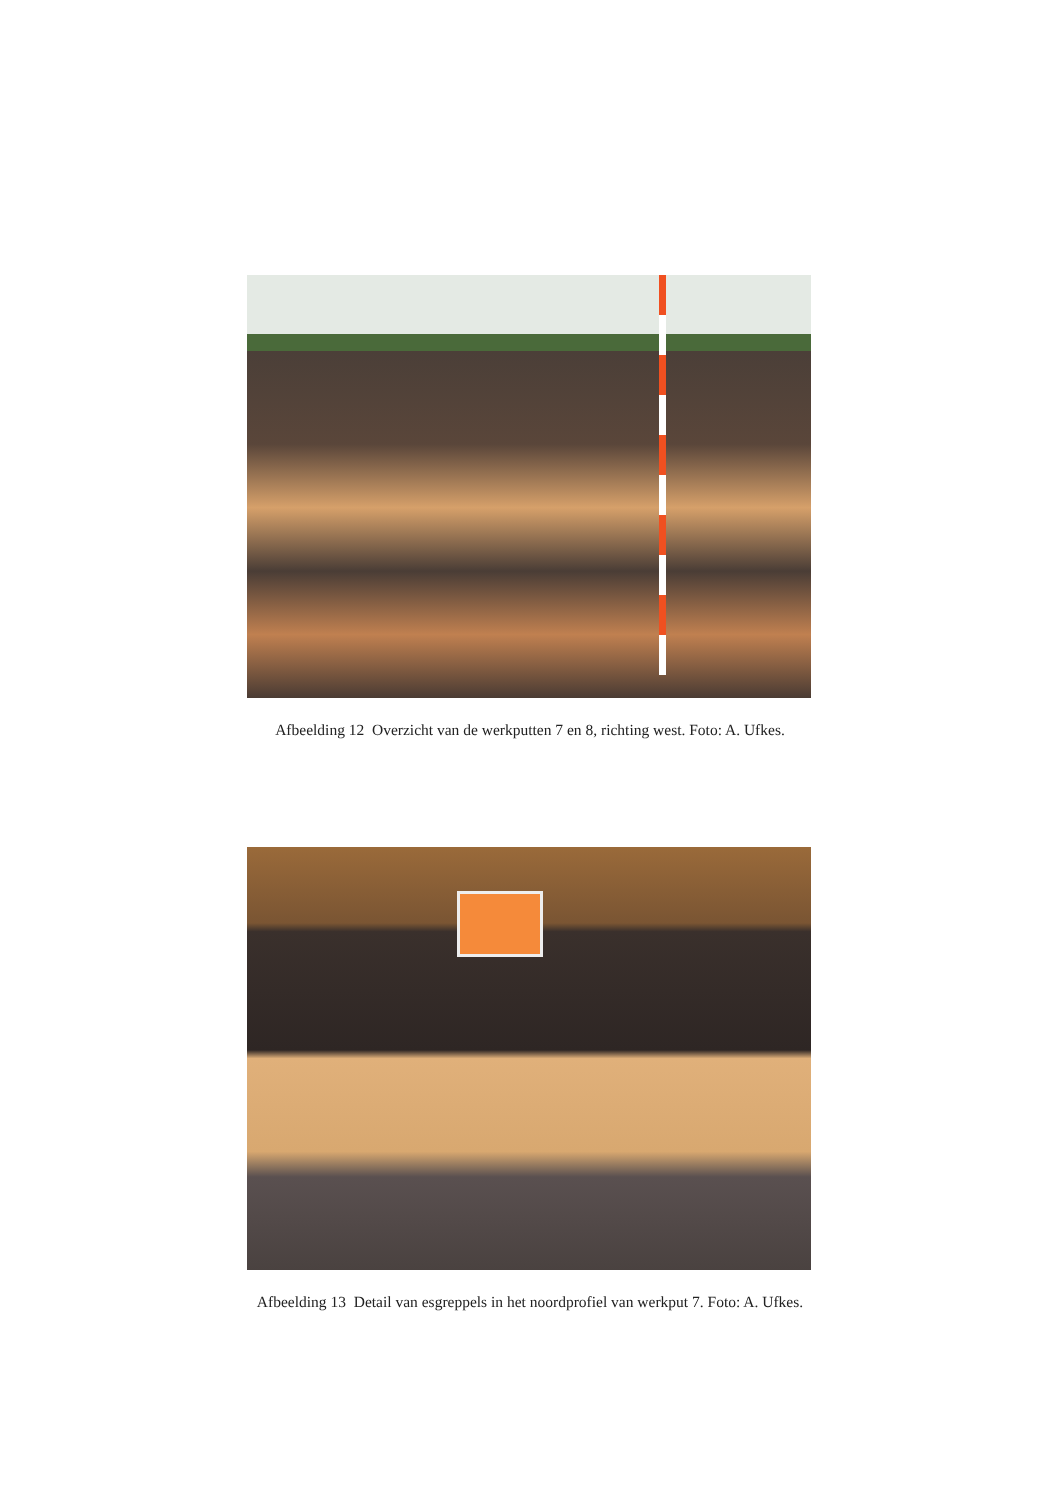Afbeelding 12 Overzicht van de werkputten 7 en 8, richting west. Foto: A. Ufkes.
Afbeelding 13 Detail van esgreppels in het noordprofiel van werkput 7. Foto: A. Ufkes.